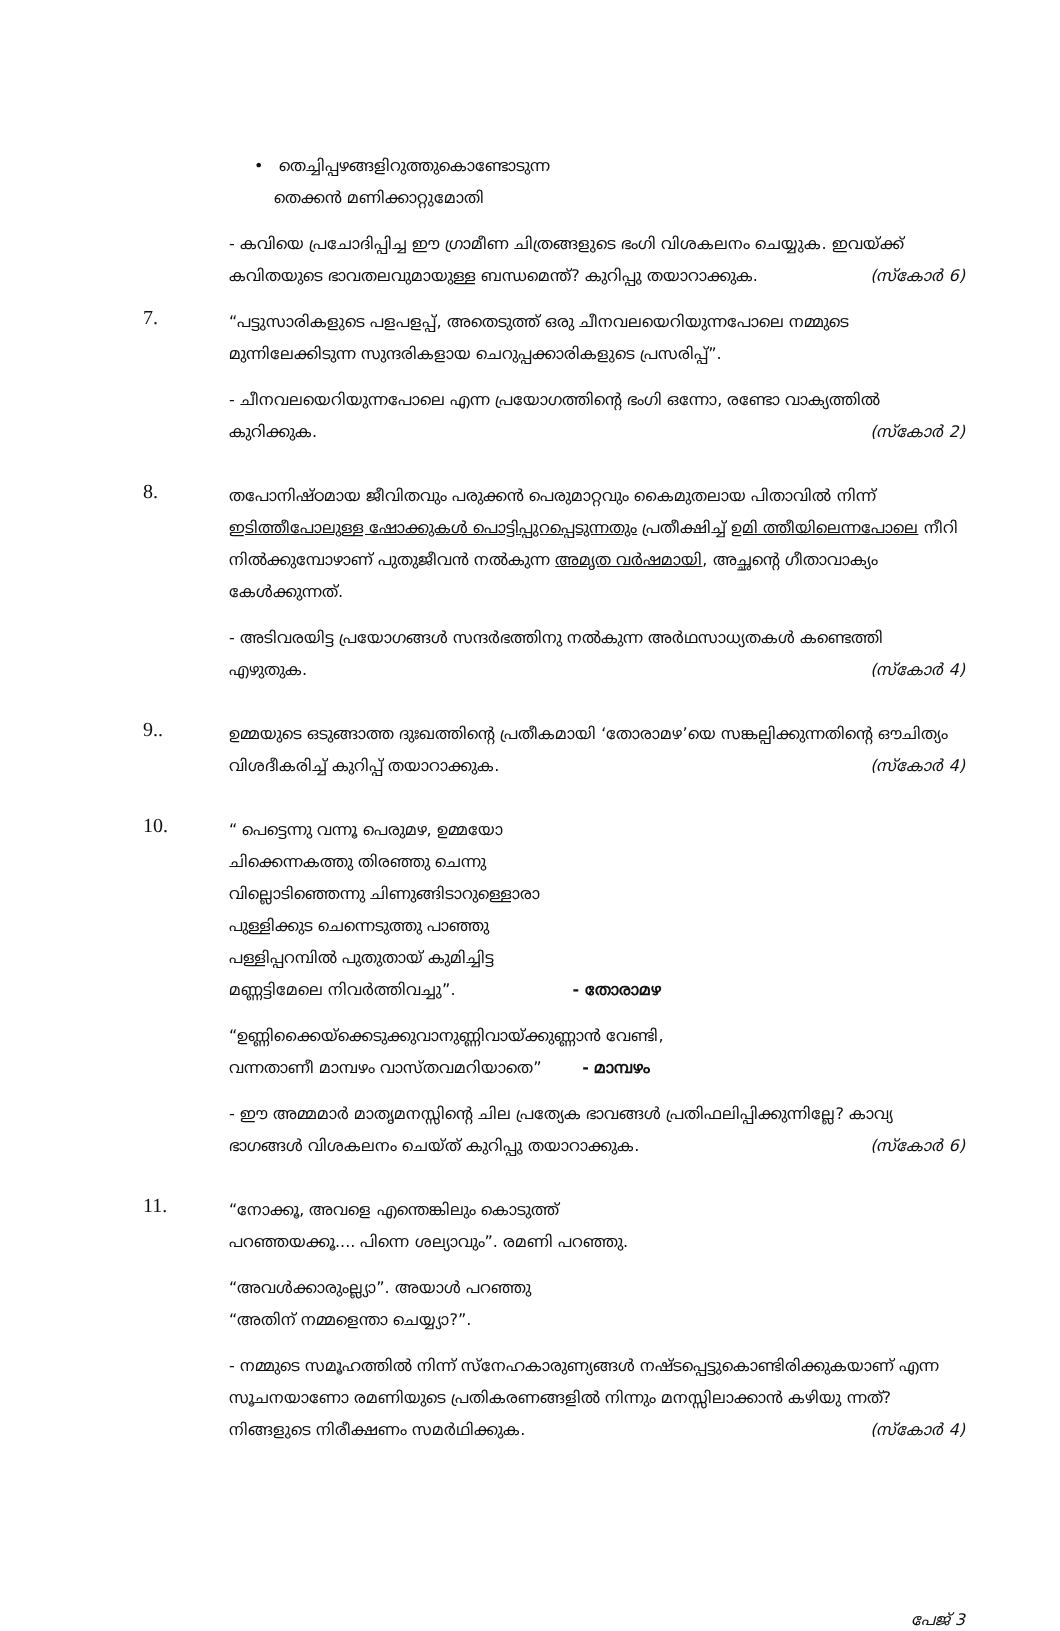• തെച്ചിപ്പഴങ്ങളിറുത്തുകൊണ്ടോടുന്ന
തെക്കൻ മണിക്കാറ്റുമോതി
- കവിയെ പ്രചോദിപ്പിച്ച ഈ ഗ്രാമീണ ചിത്രങ്ങളുടെ ഭംഗി വിശകലനം ചെയ്യുക. ഇവയ്ക്ക് കവിതയുടെ ഭാവതലവുമായുള്ള ബന്ധമെന്ത്? കുറിപ്പു തയാറാക്കുക. (സ്കോർ 6)
7.
“പട്ടുസാരികളുടെ പളപളപ്പ്, അതെടുത്ത് ഒരു ചീനവലയെറിയുന്നപോലെ നമ്മുടെ മുന്നിലേക്കിടുന്ന സുന്ദരികളായ ചെറുപ്പക്കാരികളുടെ പ്രസരിപ്പ്”.
- ചീനവലയെറിയുന്നപോലെ എന്ന പ്രയോഗത്തിന്റെ ഭംഗി ഒന്നോ, രണ്ടോ വാക്യത്തിൽ കുറിക്കുക. (സ്കോർ 2)
8.
തപോനിഷ്ഠമായ ജീവിതവും പരുക്കൻ പെരുമാറ്റവും കൈമുതലായ പിതാവിൽ നിന്ന് ഇടിത്തീപോലുള്ള ഷോക്കുകൾ പൊട്ടിപ്പുറപ്പെടുന്നതും പ്രതീക്ഷിച്ച് ഉമി ത്തീയിലെന്നപോലെ നീറി നിൽക്കുമ്പോഴാണ് പുതുജീവൻ നൽകുന്ന അമൃത വർഷമായി, അച്ഛന്റെ ഗീതാവാക്യം കേൾക്കുന്നത്.
- അടിവരയിട്ട പ്രയോഗങ്ങൾ സന്ദർഭത്തിനു നൽകുന്ന അർഥസാധ്യതകൾ കണ്ടെത്തി എഴുതുക. (സ്കോർ 4)
9..
ഉമ്മയുടെ ഒടുങ്ങാത്ത ദുഃഖത്തിന്റെ പ്രതീകമായി ‘തോരാമഴ’യെ സങ്കല്പിക്കുന്നതിന്റെ ഔചിത്യം വിശദീകരിച്ച് കുറിപ്പ് തയാറാക്കുക. (സ്കോർ 4)
10.
“ പെട്ടെന്നു വന്നൂ പെരുമഴ, ഉമ്മയോ
ചിക്കെന്നകത്തു തിരഞ്ഞു ചെന്നു
വില്ലൊടിഞ്ഞെന്നു ചിണുങ്ങിടാറുള്ളൊരാ
പുള്ളിക്കുട ചെന്നെടുത്തു പാഞ്ഞു
പള്ളിപ്പറമ്പിൽ പുതുതായ് കുമിച്ചിട്ട
മണ്ണട്ടിമേലെ നിവർത്തിവച്ചു”. - തോരാമഴ
“ഉണ്ണിക്കൈയ്ക്കെടുക്കുവാനുണ്ണിവായ്ക്കുണ്ണാൻ വേണ്ടി,
വന്നതാണീ മാമ്പഴം വാസ്തവമറിയാതെ” - മാമ്പഴം
- ഈ അമ്മമാർ മാതൃമനസ്സിന്റെ ചില പ്രത്യേക ഭാവങ്ങൾ പ്രതിഫലിപ്പിക്കുന്നില്ലേ? കാവ്യ ഭാഗങ്ങൾ വിശകലനം ചെയ്ത് കുറിപ്പു തയാറാക്കുക. (സ്കോർ 6)
11.
“നോക്കൂ, അവളെ എന്തെങ്കിലും കൊടുത്ത്
പറഞ്ഞയക്കൂ.... പിന്നെ ശല്യാവും”. രമണി പറഞ്ഞു.
“അവൾക്കാരുംല്ല്യാ”. അയാൾ പറഞ്ഞു
“അതിന് നമ്മളെന്താ ചെയ്യ്യാ?”.
- നമ്മുടെ സമൂഹത്തിൽ നിന്ന് സ്നേഹകാരുണ്യങ്ങൾ നഷ്ടപ്പെട്ടുകൊണ്ടിരിക്കുകയാണ് എന്ന സൂചനയാണോ രമണിയുടെ പ്രതികരണങ്ങളിൽ നിന്നും മനസ്സിലാക്കാൻ കഴിയു ന്നത്? നിങ്ങളുടെ നിരീക്ഷണം സമർഥിക്കുക. (സ്കോർ 4)
പേജ് 3